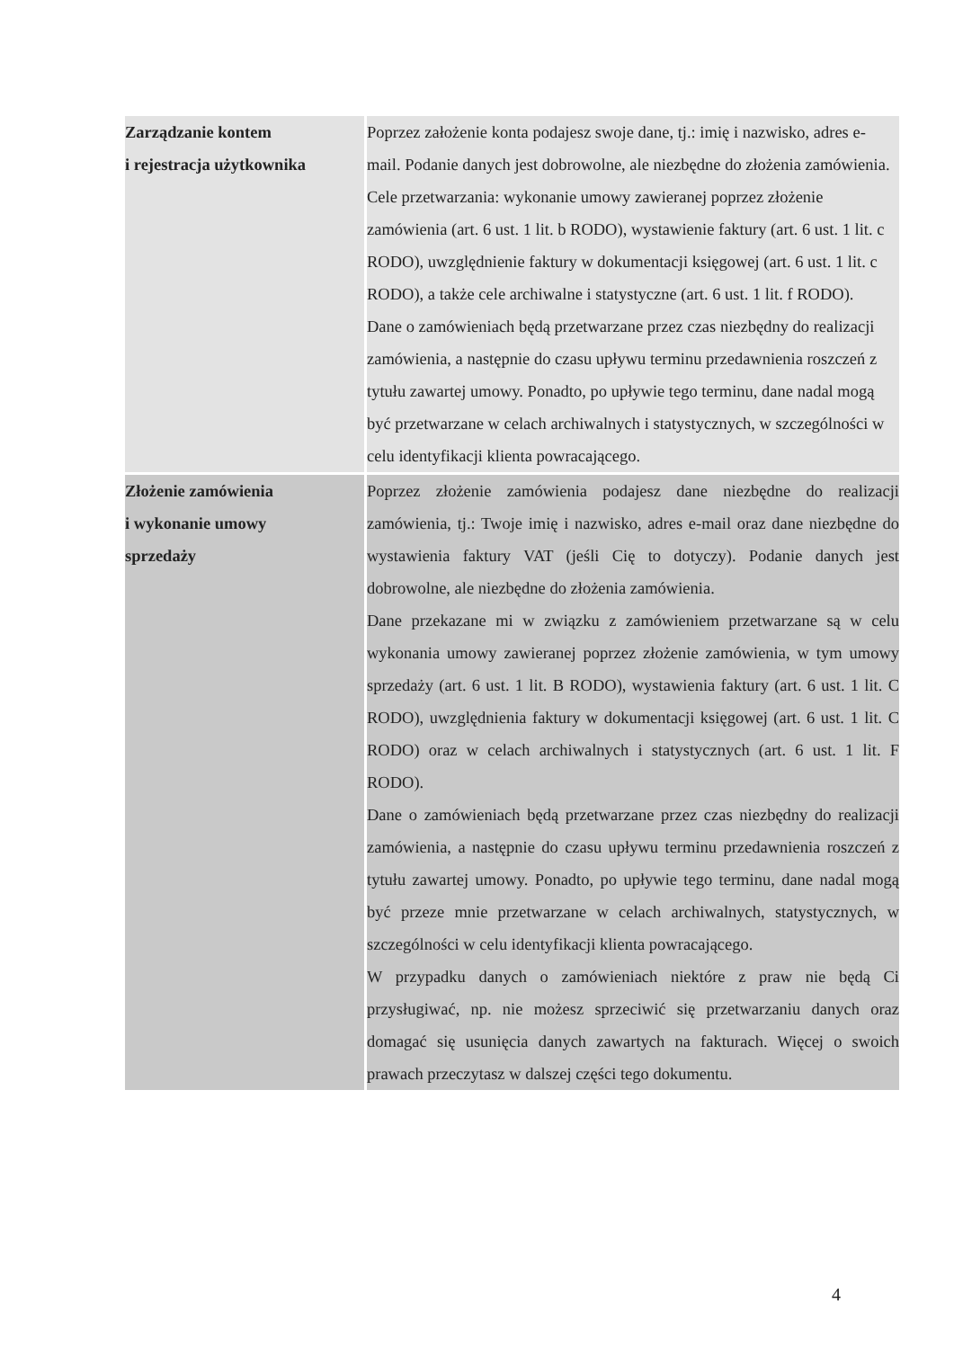| Zarządzanie kontem i rejestracja użytkownika | Poprzez założenie konta podajesz swoje dane, tj.: imię i nazwisko, adres e-mail. Podanie danych jest dobrowolne, ale niezbędne do złożenia zamówienia. Cele przetwarzania: wykonanie umowy zawieranej poprzez złożenie zamówienia (art. 6 ust. 1 lit. b RODO), wystawienie faktury (art. 6 ust. 1 lit. c RODO), uwzględnienie faktury w dokumentacji księgowej (art. 6 ust. 1 lit. c RODO), a także cele archiwalne i statystyczne (art. 6 ust. 1 lit. f RODO). Dane o zamówieniach będą przetwarzane przez czas niezbędny do realizacji zamówienia, a następnie do czasu upływu terminu przedawnienia roszczeń z tytułu zawartej umowy. Ponadto, po upływie tego terminu, dane nadal mogą być przetwarzane w celach archiwalnych i statystycznych, w szczególności w celu identyfikacji klienta powracającego. |
| Złożenie zamówienia i wykonanie umowy sprzedaży | Poprzez złożenie zamówienia podajesz dane niezbędne do realizacji zamówienia, tj.: Twoje imię i nazwisko, adres e-mail oraz dane niezbędne do wystawienia faktury VAT (jeśli Cię to dotyczy). Podanie danych jest dobrowolne, ale niezbędne do złożenia zamówienia. Dane przekazane mi w związku z zamówieniem przetwarzane są w celu wykonania umowy zawieranej poprzez złożenie zamówienia, w tym umowy sprzedaży (art. 6 ust. 1 lit. B RODO), wystawienia faktury (art. 6 ust. 1 lit. C RODO), uwzględnienia faktury w dokumentacji księgowej (art. 6 ust. 1 lit. C RODO) oraz w celach archiwalnych i statystycznych (art. 6 ust. 1 lit. F RODO). Dane o zamówieniach będą przetwarzane przez czas niezbędny do realizacji zamówienia, a następnie do czasu upływu terminu przedawnienia roszczeń z tytułu zawartej umowy. Ponadto, po upływie tego terminu, dane nadal mogą być przeze mnie przetwarzane w celach archiwalnych, statystycznych, w szczególności w celu identyfikacji klienta powracającego. W przypadku danych o zamówieniach niektóre z praw nie będą Ci przysługiwać, np. nie możesz sprzeciwić się przetwarzaniu danych oraz domagać się usunięcia danych zawartych na fakturach. Więcej o swoich prawach przeczytasz w dalszej części tego dokumentu. |
4